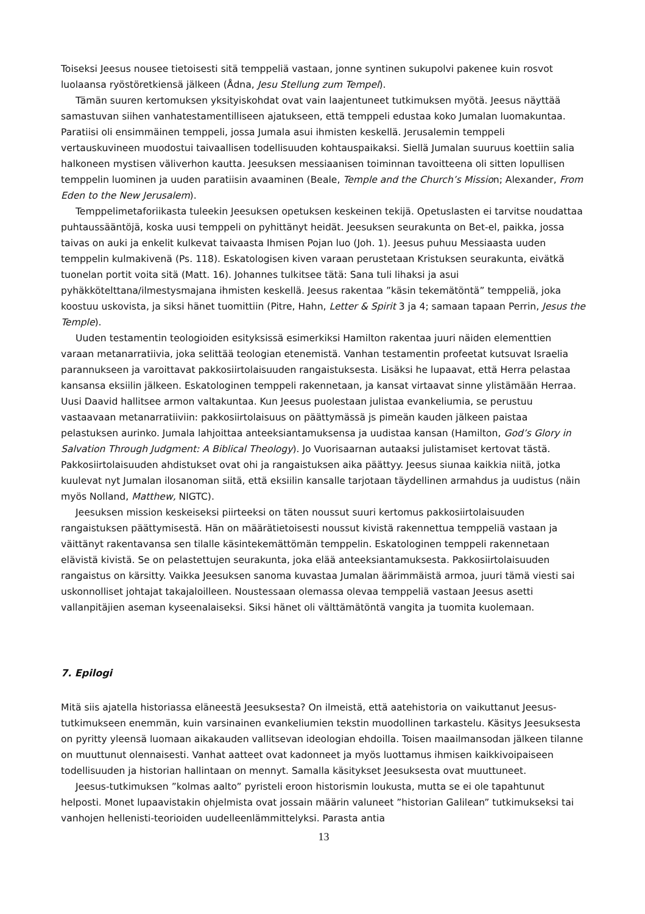Toiseksi Jeesus nousee tietoisesti sitä temppeliä vastaan, jonne syntinen sukupolvi pakenee kuin rosvot luolaansa ryöstöretkiensä jälkeen (Ådna, Jesu Stellung zum Tempel).
Tämän suuren kertomuksen yksityiskohdat ovat vain laajentuneet tutkimuksen myötä. Jeesus näyttää samastuvan siihen vanhatestamentilliseen ajatukseen, että temppeli edustaa koko Jumalan luomakuntaa. Paratiisi oli ensimmäinen temppeli, jossa Jumala asui ihmisten keskellä. Jerusalemin temppeli vertauskuvineen muodostui taivaallisen todellisuuden kohtauspaikaksi. Siellä Jumalan suuruus koettiin salia halkoneen mystisen väliverhon kautta. Jeesuksen messiaanisen toiminnan tavoitteena oli sitten lopullisen temppelin luominen ja uuden paratiisin avaaminen (Beale, Temple and the Church’s Mission; Alexander, From Eden to the New Jerusalem).
Temppelimetaforiikasta tuleekin Jeesuksen opetuksen keskeinen tekijä. Opetuslasten ei tarvitse noudattaa puhtaussääntöjä, koska uusi temppeli on pyhittänyt heidät. Jeesuksen seurakunta on Bet-el, paikka, jossa taivas on auki ja enkelit kulkevat taivaasta Ihmisen Pojan luo (Joh. 1). Jeesus puhuu Messiaasta uuden temppelin kulmakivenä (Ps. 118). Eskatologisen kiven varaan perustetaan Kristuksen seurakunta, eivätkä tuonelan portit voita sitä (Matt. 16). Johannes tulkitsee tätä: Sana tuli lihaksi ja asui pyhäkkötelttana/ilmestysmajana ihmisten keskellä. Jeesus rakentaa ”käsin tekemätöntä” temppeliä, joka koostuu uskovista, ja siksi hänet tuomittiin (Pitre, Hahn, Letter & Spirit 3 ja 4; samaan tapaan Perrin, Jesus the Temple).
Uuden testamentin teologioiden esityksissä esimerkiksi Hamilton rakentaa juuri näiden elementtien varaan metanarratiivia, joka selittää teologian etenemistä. Vanhan testamentin profeetat kutsuvat Israelia parannukseen ja varoittavat pakkosiirtolaisuuden rangaistuksesta. Lisäksi he lupaavat, että Herra pelastaa kansansa eksiilin jälkeen. Eskatologinen temppeli rakennetaan, ja kansat virtaavat sinne ylistämään Herraa. Uusi Daavid hallitsee armon valtakuntaa. Kun Jeesus puolestaan julistaa evankeliumia, se perustuu vastaavaan metanarratiiviin: pakkosiirtolaisuus on päättymässä js pimeän kauden jälkeen paistaa pelastuksen aurinko. Jumala lahjoittaa anteeksiantamuksensa ja uudistaa kansan (Hamilton, God’s Glory in Salvation Through Judgment: A Biblical Theology). Jo Vuorisaarnan autaaksi julistamiset kertovat tästä. Pakkosiirtolaisuuden ahdistukset ovat ohi ja rangaistuksen aika päättyy. Jeesus siunaa kaikkia niitä, jotka kuulevat nyt Jumalan ilosanoman siitä, että eksiilin kansalle tarjotaan täydellinen armahdus ja uudistus (näin myös Nolland, Matthew, NIGTC).
Jeesuksen mission keskeiseksi piirteeksi on täten noussut suuri kertomus pakkosiirtolaisuuden rangaistuksen päättymisestä. Hän on määrätietoisesti noussut kivistä rakennettua temppeliä vastaan ja väittänyt rakentavansa sen tilalle käsintekemättömän temppelin. Eskatologinen temppeli rakennetaan elävistä kivistä. Se on pelastettujen seurakunta, joka elää anteeksiantamuksesta. Pakkosiirtolaisuuden rangaistus on kärsitty. Vaikka Jeesuksen sanoma kuvastaa Jumalan äärimmäistä armoa, juuri tämä viesti sai uskonnolliset johtajat takajaloilleen. Noustessaan olemassa olevaa temppeliä vastaan Jeesus asetti vallanpitäjien aseman kyseenalaiseksi. Siksi hänet oli välttämätöntä vangita ja tuomita kuolemaan.
7. Epilogi
Mitä siis ajatella historiassa eläneestä Jeesuksesta? On ilmeistä, että aatehistoria on vaikuttanut Jeesus-tutkimukseen enemmän, kuin varsinainen evankeliumien tekstin muodollinen tarkastelu. Käsitys Jeesuksesta on pyritty yleensä luomaan aikakauden vallitsevan ideologian ehdoilla. Toisen maailmansodan jälkeen tilanne on muuttunut olennaisesti. Vanhat aatteet ovat kadonneet ja myös luottamus ihmisen kaikkivoipaiseen todellisuuden ja historian hallintaan on mennyt. Samalla käsitykset Jeesuksesta ovat muuttuneet.
Jeesus-tutkimuksen ”kolmas aalto” pyristeli eroon historismin loukusta, mutta se ei ole tapahtunut helposti. Monet lupaavistakin ohjelmista ovat jossain määrin valuneet ”historian Galilean” tutkimukseksi tai vanhojen hellenisti-teorioiden uudelleenlämmittelyksi. Parasta antia
13